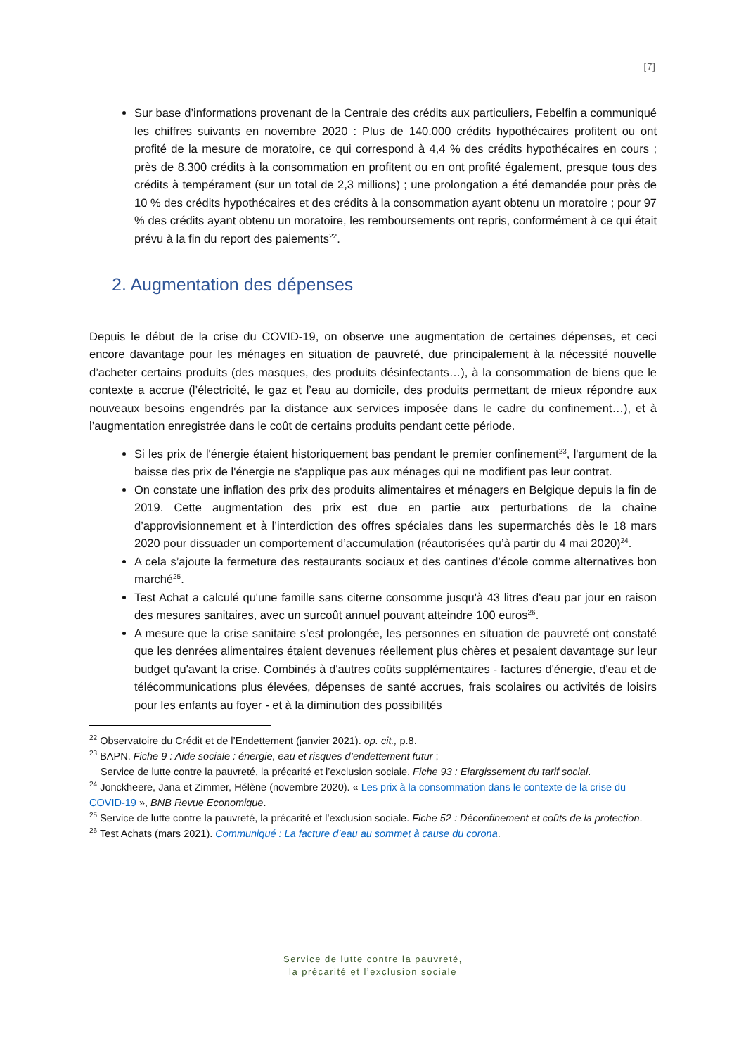[7]
Sur base d’informations provenant de la Centrale des crédits aux particuliers, Febelfin a communiqué les chiffres suivants en novembre 2020 : Plus de 140.000 crédits hypothécaires profitent ou ont profité de la mesure de moratoire, ce qui correspond à 4,4 % des crédits hypothécaires en cours ; près de 8.300 crédits à la consommation en profitent ou en ont profité également, presque tous des crédits à tempérament (sur un total de 2,3 millions) ; une prolongation a été demandée pour près de 10 % des crédits hypothécaires et des crédits à la consommation ayant obtenu un moratoire ; pour 97 % des crédits ayant obtenu un moratoire, les remboursements ont repris, conformément à ce qui était prévu à la fin du report des paiements<sup>22</sup>.
2. Augmentation des dépenses
Depuis le début de la crise du COVID-19, on observe une augmentation de certaines dépenses, et ceci encore davantage pour les ménages en situation de pauvreté, due principalement à la nécessité nouvelle d’acheter certains produits (des masques, des produits désinfectants…), à la consommation de biens que le contexte a accrue (l’électricité, le gaz et l’eau au domicile, des produits permettant de mieux répondre aux nouveaux besoins engendrés par la distance aux services imposée dans le cadre du confinement…), et à l’augmentation enregistrée dans le coût de certains produits pendant cette période.
Si les prix de l'énergie étaient historiquement bas pendant le premier confinement<sup>23</sup>, l'argument de la baisse des prix de l'énergie ne s'applique pas aux ménages qui ne modifient pas leur contrat.
On constate une inflation des prix des produits alimentaires et ménagers en Belgique depuis la fin de 2019. Cette augmentation des prix est due en partie aux perturbations de la chaîne d’approvisionnement et à l’interdiction des offres spéciales dans les supermarchés dès le 18 mars 2020 pour dissuader un comportement d’accumulation (réautorisées qu’à partir du 4 mai 2020)<sup>24</sup>.
A cela s’ajoute la fermeture des restaurants sociaux et des cantines d’école comme alternatives bon marché<sup>25</sup>.
Test Achat a calculé qu'une famille sans citerne consomme jusqu'à 43 litres d'eau par jour en raison des mesures sanitaires, avec un surcoût annuel pouvant atteindre 100 euros<sup>26</sup>.
A mesure que la crise sanitaire s’est prolongée, les personnes en situation de pauvreté ont constaté que les denrées alimentaires étaient devenues réellement plus chères et pesaient davantage sur leur budget qu'avant la crise. Combinés à d'autres coûts supplémentaires - factures d'énergie, d'eau et de télécommunications plus élevées, dépenses de santé accrues, frais scolaires ou activités de loisirs pour les enfants au foyer - et à la diminution des possibilités
<sup>22</sup> Observatoire du Crédit et de l’Endettement (janvier 2021). op. cit., p.8.
<sup>23</sup> BAPN. Fiche 9 : Aide sociale : énergie, eau et risques d’endettement futur ;
Service de lutte contre la pauvreté, la précarité et l’exclusion sociale. Fiche 93 : Elargissement du tarif social.
<sup>24</sup> Jonckheere, Jana et Zimmer, Hélène (novembre 2020). « Les prix à la consommation dans le contexte de la crise du COVID-19 », BNB Revue Economique.
<sup>25</sup> Service de lutte contre la pauvreté, la précarité et l’exclusion sociale. Fiche 52 : Déconfinement et coûts de la protection.
<sup>26</sup> Test Achats (mars 2021). Communiqué : La facture d’eau au sommet à cause du corona.
Service de lutte contre la pauvreté,
la précarité et l’exclusion sociale